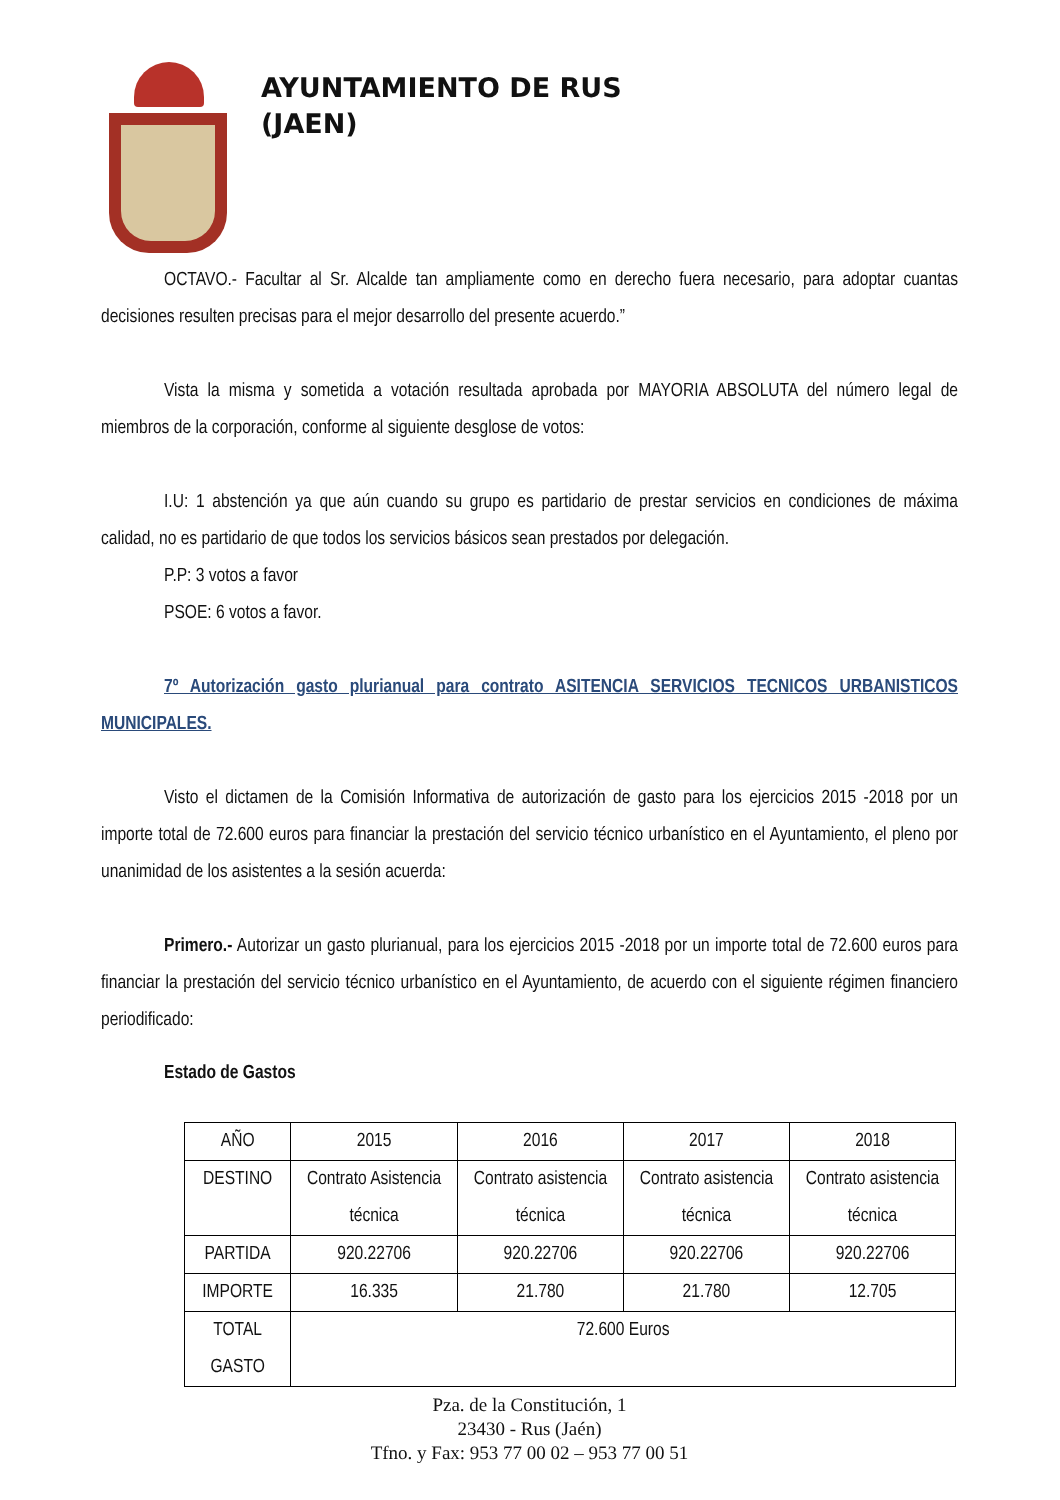AYUNTAMIENTO DE RUS
(JAEN)
OCTAVO.- Facultar al Sr. Alcalde tan ampliamente como en derecho fuera necesario, para adoptar cuantas decisiones resulten precisas para el mejor desarrollo del presente acuerdo.”
Vista la misma y sometida a votación resultada aprobada por MAYORIA ABSOLUTA del número legal de miembros de la corporación, conforme al siguiente desglose de votos:
I.U: 1 abstención ya que aún cuando su grupo es partidario de prestar servicios en condiciones de máxima calidad, no es partidario de que todos los servicios básicos sean prestados por delegación.
P.P: 3 votos a favor
PSOE: 6 votos a favor.
7º Autorización gasto plurianual para contrato ASITENCIA SERVICIOS TECNICOS URBANISTICOS MUNICIPALES.
Visto el dictamen de la Comisión Informativa de autorización de gasto para los ejercicios 2015 -2018 por un importe total de 72.600 euros para financiar la prestación del servicio técnico urbanístico en el Ayuntamiento, el pleno por unanimidad de los asistentes a la sesión acuerda:
Primero.- Autorizar un gasto plurianual, para los ejercicios 2015 -2018 por un importe total de 72.600 euros para financiar la prestación del servicio técnico urbanístico en el Ayuntamiento, de acuerdo con el siguiente régimen financiero periodificado:
Estado de Gastos
| AÑO | 2015 | 2016 | 2017 | 2018 |
| DESTINO | Contrato Asistencia técnica | Contrato asistencia técnica | Contrato asistencia técnica | Contrato asistencia técnica |
| PARTIDA | 920.22706 | 920.22706 | 920.22706 | 920.22706 |
| IMPORTE | 16.335 | 21.780 | 21.780 | 12.705 |
| TOTAL GASTO | 72.600 Euros | | | |
Pza. de la Constitución, 1
23430 - Rus (Jaén)
Tfno. y Fax: 953 77 00 02 – 953 77 00 51